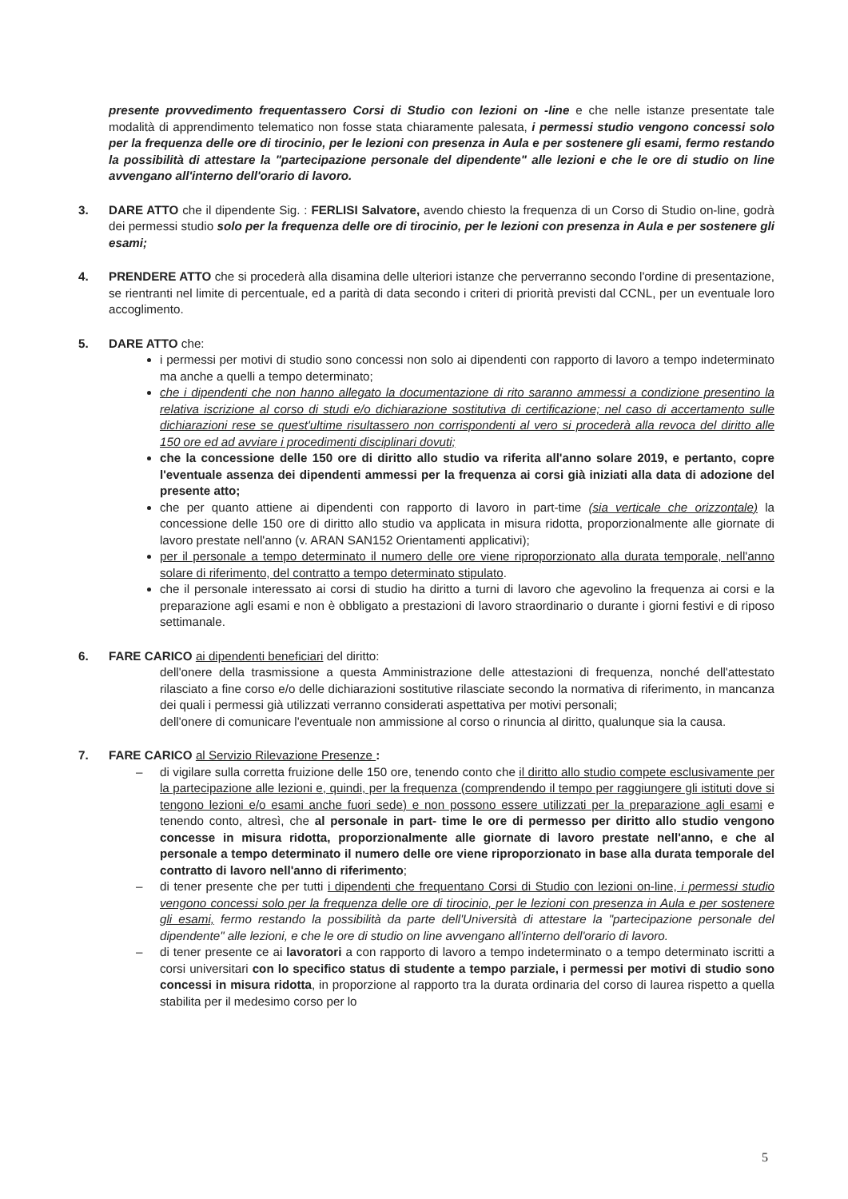presente provvedimento frequentassero Corsi di Studio con lezioni on -line e che nelle istanze presentate tale modalità di apprendimento telematico non fosse stata chiaramente palesata, i permessi studio vengono concessi solo per la frequenza delle ore di tirocinio, per le lezioni con presenza in Aula e per sostenere gli esami, fermo restando la possibilità di attestare la "partecipazione personale del dipendente" alle lezioni e che le ore di studio on line avvengano all'interno dell'orario di lavoro.
3. DARE ATTO che il dipendente Sig. : FERLISI Salvatore, avendo chiesto la frequenza di un Corso di Studio on-line, godrà dei permessi studio solo per la frequenza delle ore di tirocinio, per le lezioni con presenza in Aula e per sostenere gli esami;
4. PRENDERE ATTO che si procederà alla disamina delle ulteriori istanze che perverranno secondo l'ordine di presentazione, se rientranti nel limite di percentuale, ed a parità di data secondo i criteri di priorità previsti dal CCNL, per un eventuale loro accoglimento.
5. DARE ATTO che:
i permessi per motivi di studio sono concessi non solo ai dipendenti con rapporto di lavoro a tempo indeterminato ma anche a quelli a tempo determinato;
che i dipendenti che non hanno allegato la documentazione di rito saranno ammessi a condizione presentino la relativa iscrizione al corso di studi e/o dichiarazione sostitutiva di certificazione; nel caso di accertamento sulle dichiarazioni rese se quest'ultime risultassero non corrispondenti al vero si procederà alla revoca del diritto alle 150 ore ed ad avviare i procedimenti disciplinari dovuti;
che la concessione delle 150 ore di diritto allo studio va riferita all'anno solare 2019, e pertanto, copre l'eventuale assenza dei dipendenti ammessi per la frequenza ai corsi già iniziati alla data di adozione del presente atto;
che per quanto attiene ai dipendenti con rapporto di lavoro in part-time (sia verticale che orizzontale) la concessione delle 150 ore di diritto allo studio va applicata in misura ridotta, proporzionalmente alle giornate di lavoro prestate nell'anno (v. ARAN SAN152 Orientamenti applicativi);
per il personale a tempo determinato il numero delle ore viene riproporzionato alla durata temporale, nell'anno solare di riferimento, del contratto a tempo determinato stipulato.
che il personale interessato ai corsi di studio ha diritto a turni di lavoro che agevolino la frequenza ai corsi e la preparazione agli esami e non è obbligato a prestazioni di lavoro straordinario o durante i giorni festivi e di riposo settimanale.
6. FARE CARICO ai dipendenti beneficiari del diritto:
dell'onere della trasmissione a questa Amministrazione delle attestazioni di frequenza, nonché dell'attestato rilasciato a fine corso e/o delle dichiarazioni sostitutive rilasciate secondo la normativa di riferimento, in mancanza dei quali i permessi già utilizzati verranno considerati aspettativa per motivi personali;
dell'onere di comunicare l'eventuale non ammissione al corso o rinuncia al diritto, qualunque sia la causa.
7. FARE CARICO al Servizio Rilevazione Presenze :
– di vigilare sulla corretta fruizione delle 150 ore, tenendo conto che il diritto allo studio compete esclusivamente per la partecipazione alle lezioni e, quindi, per la frequenza (comprendendo il tempo per raggiungere gli istituti dove si tengono lezioni e/o esami anche fuori sede) e non possono essere utilizzati per la preparazione agli esami e tenendo conto, altresì, che al personale in part- time le ore di permesso per diritto allo studio vengono concesse in misura ridotta, proporzionalmente alle giornate di lavoro prestate nell'anno, e che al personale a tempo determinato il numero delle ore viene riproporzionato in base alla durata temporale del contratto di lavoro nell'anno di riferimento;
– di tener presente che per tutti i dipendenti che frequentano Corsi di Studio con lezioni on-line, i permessi studio vengono concessi solo per la frequenza delle ore di tirocinio, per le lezioni con presenza in Aula e per sostenere gli esami, fermo restando la possibilità da parte dell'Università di attestare la "partecipazione personale del dipendente" alle lezioni, e che le ore di studio on line avvengano all'interno dell'orario di lavoro.
– di tener presente ce ai lavoratori a con rapporto di lavoro a tempo indeterminato o a tempo determinato iscritti a corsi universitari con lo specifico status di studente a tempo parziale, i permessi per motivi di studio sono concessi in misura ridotta, in proporzione al rapporto tra la durata ordinaria del corso di laurea rispetto a quella stabilita per il medesimo corso per lo
5